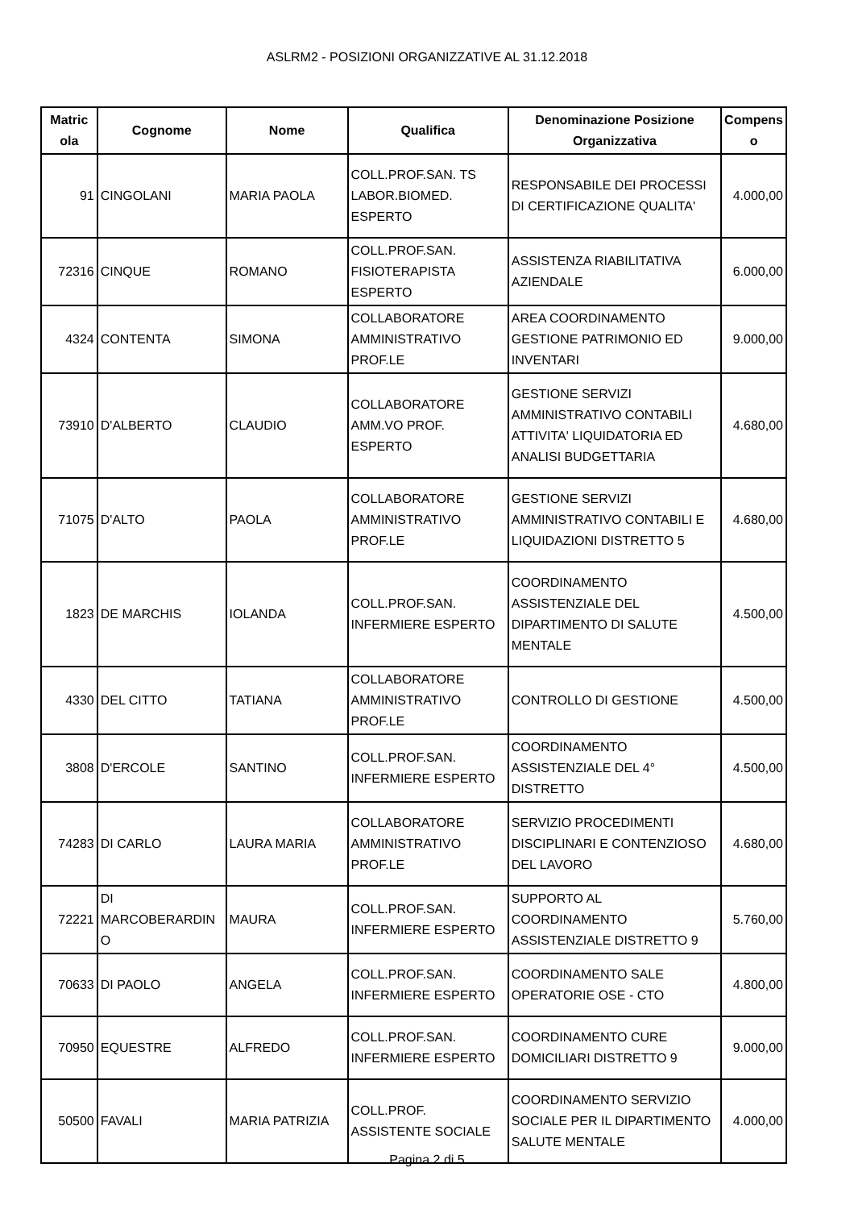ASLRM2 - POSIZIONI ORGANIZZATIVE AL 31.12.2018
| Matric ola | Cognome | Nome | Qualifica | Denominazione Posizione Organizzativa | Compens o |
| --- | --- | --- | --- | --- | --- |
| 91 | CINGOLANI | MARIA PAOLA | COLL.PROF.SAN. TS LABOR.BIOMED. ESPERTO | RESPONSABILE DEI PROCESSI DI CERTIFICAZIONE QUALITA' | 4.000,00 |
| 72316 | CINQUE | ROMANO | COLL.PROF.SAN. FISIOTERAPISTA ESPERTO | ASSISTENZA RIABILITATIVA AZIENDALE | 6.000,00 |
| 4324 | CONTENTA | SIMONA | COLLABORATORE AMMINISTRATIVO PROF.LE | AREA COORDINAMENTO GESTIONE PATRIMONIO ED INVENTARI | 9.000,00 |
| 73910 | D'ALBERTO | CLAUDIO | COLLABORATORE AMM.VO PROF. ESPERTO | GESTIONE SERVIZI AMMINISTRATIVO CONTABILI ATTIVITA' LIQUIDATORIA ED ANALISI BUDGETTARIA | 4.680,00 |
| 71075 | D'ALTO | PAOLA | COLLABORATORE AMMINISTRATIVO PROF.LE | GESTIONE SERVIZI AMMINISTRATIVO CONTABILI E LIQUIDAZIONI DISTRETTO 5 | 4.680,00 |
| 1823 | DE MARCHIS | IOLANDA | COLL.PROF.SAN. INFERMIERE ESPERTO | COORDINAMENTO ASSISTENZIALE DEL DIPARTIMENTO DI SALUTE MENTALE | 4.500,00 |
| 4330 | DEL CITTO | TATIANA | COLLABORATORE AMMINISTRATIVO PROF.LE | CONTROLLO DI GESTIONE | 4.500,00 |
| 3808 | D'ERCOLE | SANTINO | COLL.PROF.SAN. INFERMIERE ESPERTO | COORDINAMENTO ASSISTENZIALE DEL 4° DISTRETTO | 4.500,00 |
| 74283 | DI CARLO | LAURA MARIA | COLLABORATORE AMMINISTRATIVO PROF.LE | SERVIZIO PROCEDIMENTI DISCIPLINARI E CONTENZIOSO DEL LAVORO | 4.680,00 |
| 72221 | DI MARCOBERARDIN O | MAURA | COLL.PROF.SAN. INFERMIERE ESPERTO | SUPPORTO AL COORDINAMENTO ASSISTENZIALE DISTRETTO 9 | 5.760,00 |
| 70633 | DI PAOLO | ANGELA | COLL.PROF.SAN. INFERMIERE ESPERTO | COORDINAMENTO SALE OPERATORIE OSE - CTO | 4.800,00 |
| 70950 | EQUESTRE | ALFREDO | COLL.PROF.SAN. INFERMIERE ESPERTO | COORDINAMENTO CURE DOMICILIARI DISTRETTO 9 | 9.000,00 |
| 50500 | FAVALI | MARIA PATRIZIA | COLL.PROF. ASSISTENTE SOCIALE | COORDINAMENTO SERVIZIO SOCIALE PER IL DIPARTIMENTO SALUTE MENTALE | 4.000,00 |
Pagina 2 di 5